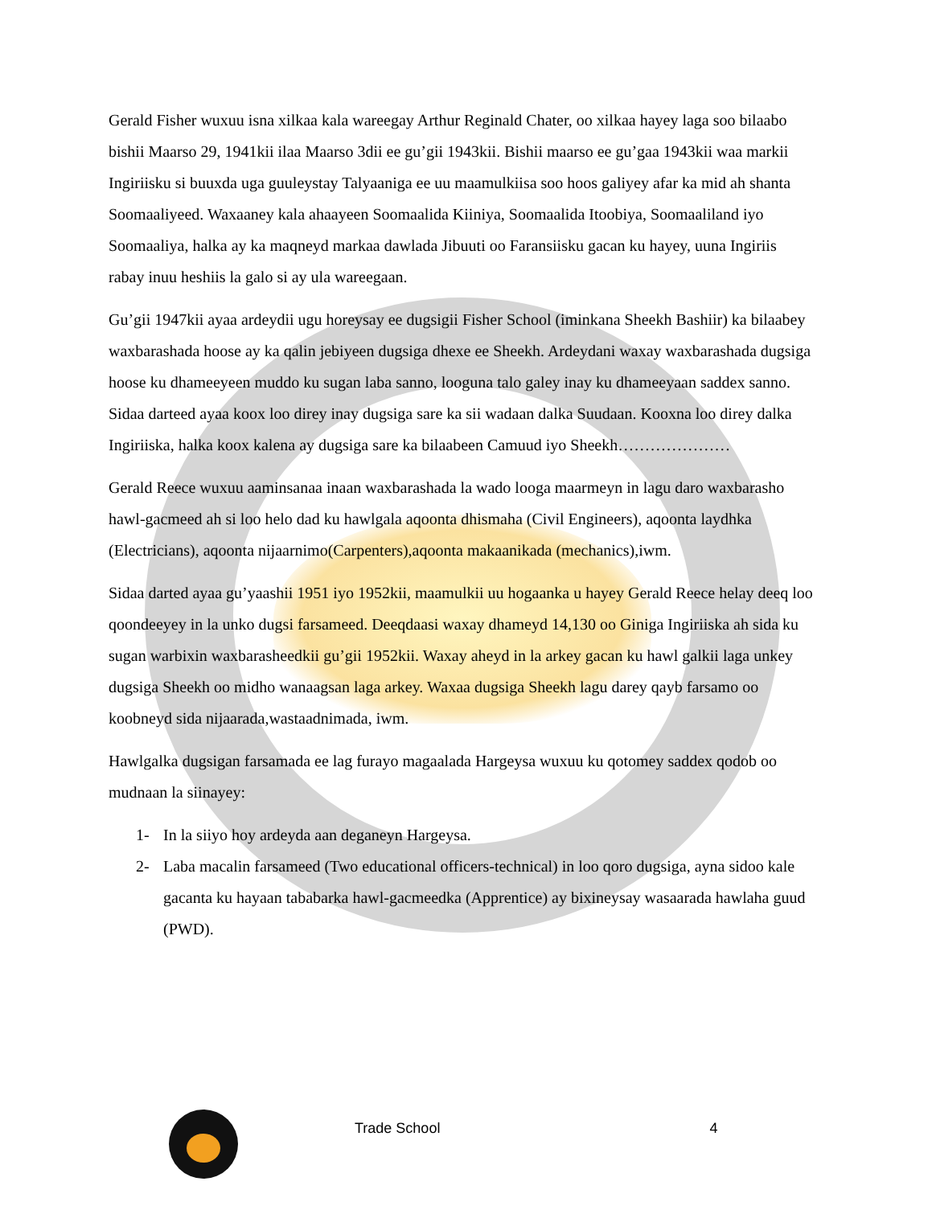Gerald Fisher wuxuu isna xilkaa kala wareegay Arthur Reginald Chater, oo xilkaa hayey laga soo bilaabo bishii Maarso 29, 1941kii ilaa Maarso 3dii ee gu’gii 1943kii. Bishii maarso ee gu’gaa 1943kii waa markii Ingiriisku si buuxda uga guuleystay Talyaaniga ee uu maamulkiisa soo hoos galiyey afar ka mid ah shanta Soomaaliyeed. Waxaaney kala ahaayeen Soomaalida Kiiniya, Soomaalida Itoobiya, Soomaaliland iyo Soomaaliya, halka ay ka maqneyd markaa dawlada Jibuuti oo Faransiisku gacan ku hayey, uuna Ingiriis rabay inuu heshiis la galo si ay ula wareegaan.
Gu’gii 1947kii ayaa ardeydii ugu horeysay ee dugsigii Fisher School (iminkana Sheekh Bashiir) ka bilaabey waxbarashada hoose ay ka qalin jebiyeen dugsiga dhexe ee Sheekh. Ardeydani waxay waxbarashada dugsiga hoose ku dhameeyeen muddo ku sugan laba sanno, looguna talo galey inay ku dhameeyaan saddex sanno. Sidaa darteed ayaa koox loo direy inay dugsiga sare ka sii wadaan dalka Suudaan. Kooxna loo direy dalka Ingiriiska, halka koox kalena ay dugsiga sare ka bilaabeen Camuud iyo Sheekh…………………
Gerald Reece wuxuu aaminsanaa inaan waxbarashada la wado looga maarmeyn in lagu daro waxbarasho hawl-gacmeed ah si loo helo dad ku hawlgala aqoonta dhismaha (Civil Engineers), aqoonta laydhka (Electricians), aqoonta nijaarnimo(Carpenters),aqoonta makaanikada (mechanics),iwm.
Sidaa darted ayaa gu’yaashii 1951 iyo 1952kii, maamulkii uu hogaanka u hayey Gerald Reece helay deeq loo qoondeeyey in la unko dugsi farsameed. Deeqdaasi waxay dhameyd 14,130 oo Giniga Ingiriiska ah sida ku sugan warbixin waxbarasheedkii gu’gii 1952kii. Waxay aheyd in la arkey gacan ku hawl galkii laga unkey dugsiga Sheekh oo midho wanaagsan laga arkey. Waxaa dugsiga Sheekh lagu darey qayb farsamo oo koobneyd sida nijaarada,wastaadnimada, iwm.
Hawlgalka dugsigan farsamada ee lag furayo magaalada Hargeysa wuxuu ku qotomey saddex qodob oo mudnaan la siinayey:
1- In la siiyo hoy ardeyda aan deganeyn Hargeysa.
2- Laba macalin farsameed (Two educational officers-technical) in loo qoro dugsiga, ayna sidoo kale gacanta ku hayaan tababarka hawl-gacmeedka (Apprentice) ay bixineysay wasaarada hawlaha guud (PWD).
Trade School 4